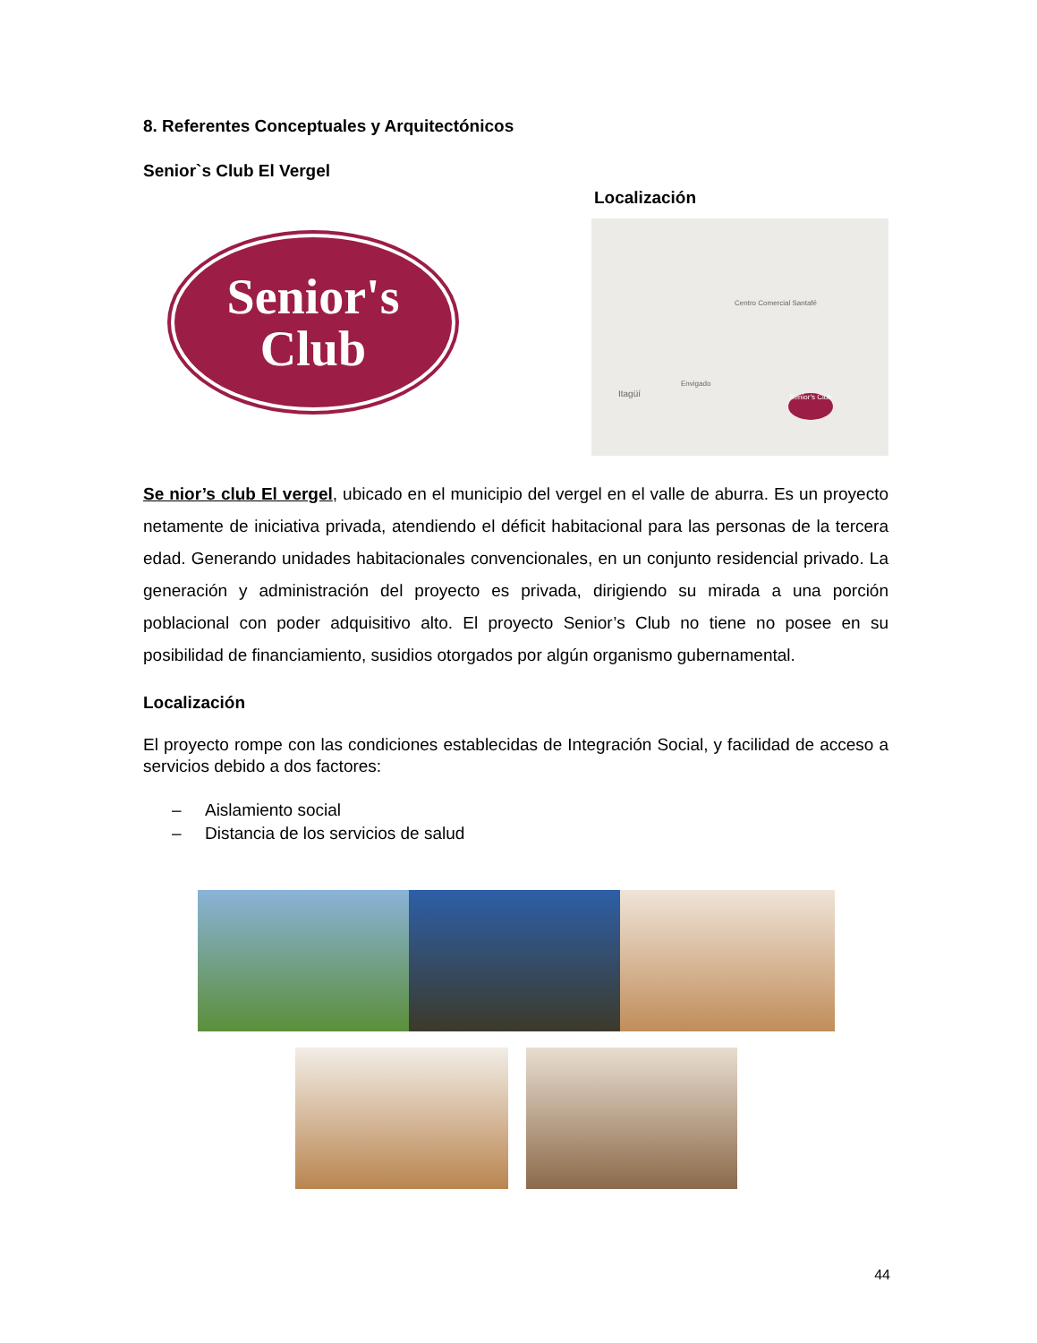8. Referentes Conceptuales y Arquitectónicos
Senior`s Club El Vergel
Senior's
Club
Localización
Itagüí
Envigado
Centro Comercial Santafé
Senior's Club
Se nior’s club El vergel, ubicado en el municipio del vergel en el valle de aburra. Es un proyecto netamente de iniciativa privada, atendiendo el déficit habitacional para las personas de la tercera edad. Generando unidades habitacionales convencionales, en un conjunto residencial privado. La generación y administración del proyecto es privada, dirigiendo su mirada a una porción poblacional con poder adquisitivo alto. El proyecto Senior’s Club no tiene no posee en su posibilidad de financiamiento, susidios otorgados por algún organismo gubernamental.
Localización
El proyecto rompe con las condiciones establecidas de Integración Social, y facilidad de acceso a servicios debido a dos factores:
– Aislamiento social
– Distancia de los servicios de salud
44